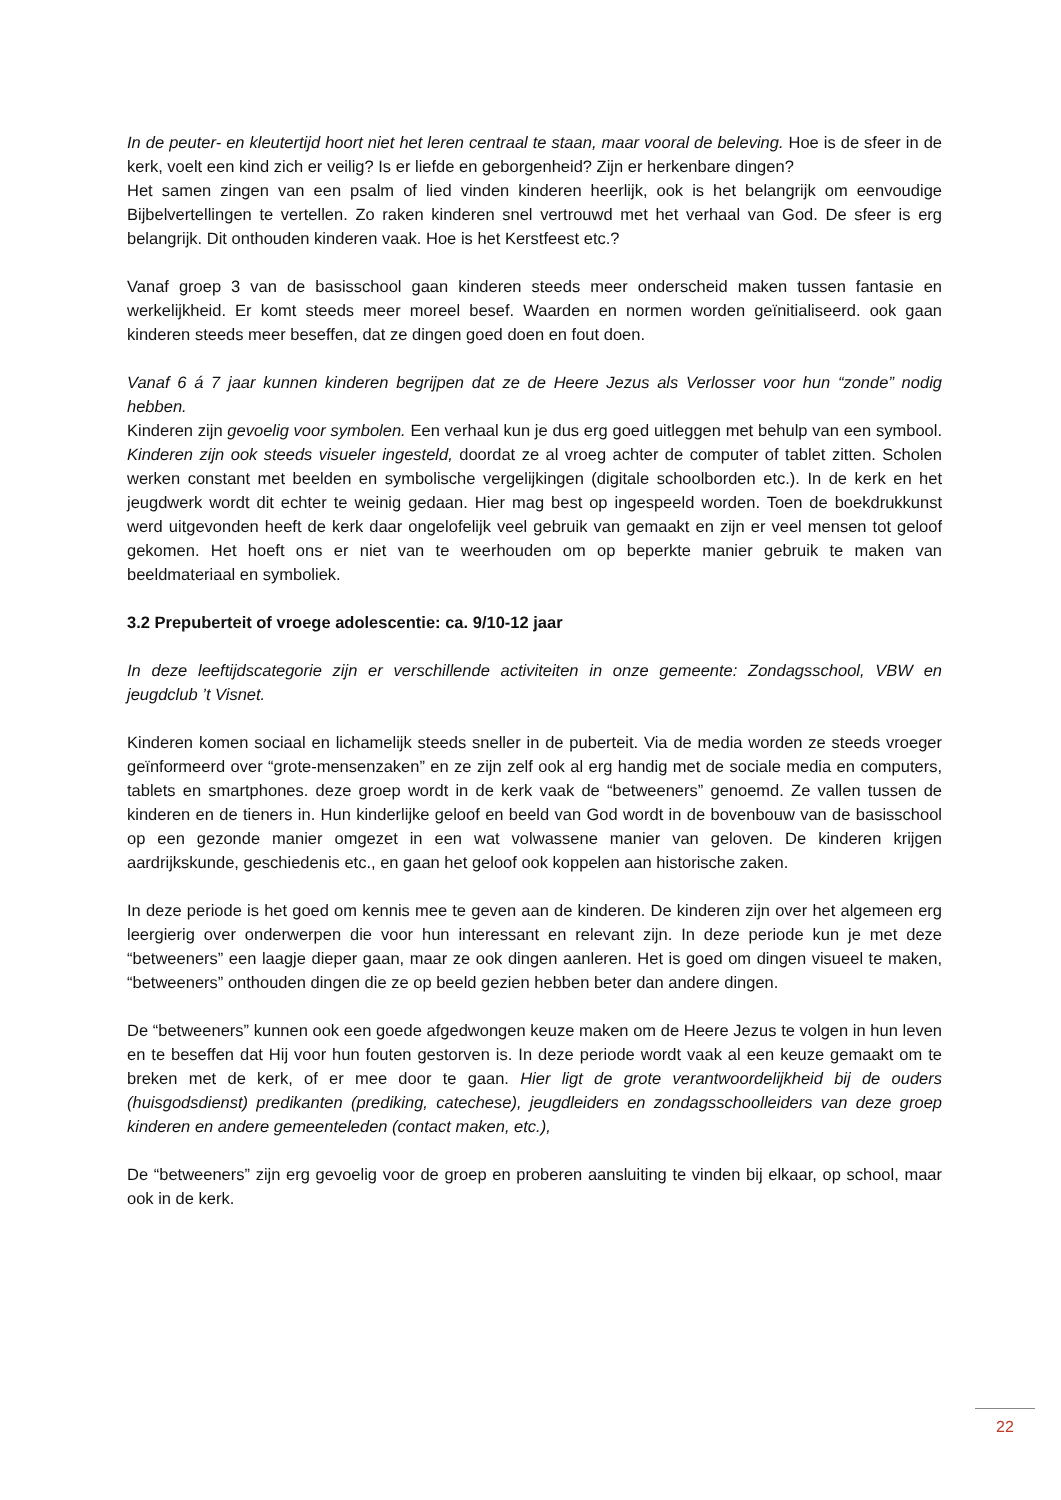In de peuter- en kleutertijd hoort niet het leren centraal te staan, maar vooral de beleving. Hoe is de sfeer in de kerk, voelt een kind zich er veilig? Is er liefde en geborgenheid? Zijn er herkenbare dingen?
Het samen zingen van een psalm of lied vinden kinderen heerlijk, ook is het belangrijk om eenvoudige Bijbelvertellingen te vertellen. Zo raken kinderen snel vertrouwd met het verhaal van God. De sfeer is erg belangrijk. Dit onthouden kinderen vaak. Hoe is het Kerstfeest etc.?
Vanaf groep 3 van de basisschool gaan kinderen steeds meer onderscheid maken tussen fantasie en werkelijkheid. Er komt steeds meer moreel besef. Waarden en normen worden geïnitialiseerd. ook gaan kinderen steeds meer beseffen, dat ze dingen goed doen en fout doen.
Vanaf 6 á 7 jaar kunnen kinderen begrijpen dat ze de Heere Jezus als Verlosser voor hun “zonde” nodig hebben.
Kinderen zijn gevoelig voor symbolen. Een verhaal kun je dus erg goed uitleggen met behulp van een symbool. Kinderen zijn ook steeds visueler ingesteld, doordat ze al vroeg achter de computer of tablet zitten. Scholen werken constant met beelden en symbolische vergelijkingen (digitale schoolborden etc.). In de kerk en het jeugdwerk wordt dit echter te weinig gedaan. Hier mag best op ingespeeld worden. Toen de boekdrukkunst werd uitgevonden heeft de kerk daar ongelofelijk veel gebruik van gemaakt en zijn er veel mensen tot geloof gekomen. Het hoeft ons er niet van te weerhouden om op beperkte manier gebruik te maken van beeldmateriaal en symboliek.
3.2 Prepuberteit of vroege adolescentie: ca. 9/10-12 jaar
In deze leeftijdscategorie zijn er verschillende activiteiten in onze gemeente: Zondagsschool, VBW en jeugdclub ’t Visnet.
Kinderen komen sociaal en lichamelijk steeds sneller in de puberteit. Via de media worden ze steeds vroeger geïnformeerd over “grote-mensenzaken” en ze zijn zelf ook al erg handig met de sociale media en computers, tablets en smartphones. deze groep wordt in de kerk vaak de “betweeners” genoemd. Ze vallen tussen de kinderen en de tieners in. Hun kinderlijke geloof en beeld van God wordt in de bovenbouw van de basisschool op een gezonde manier omgezet in een wat volwassene manier van geloven. De kinderen krijgen aardrijkskunde, geschiedenis etc., en gaan het geloof ook koppelen aan historische zaken.
In deze periode is het goed om kennis mee te geven aan de kinderen. De kinderen zijn over het algemeen erg leergierig over onderwerpen die voor hun interessant en relevant zijn. In deze periode kun je met deze “betweeners” een laagje dieper gaan, maar ze ook dingen aanleren. Het is goed om dingen visueel te maken, “betweeners” onthouden dingen die ze op beeld gezien hebben beter dan andere dingen.
De “betweeners” kunnen ook een goede afgedwongen keuze maken om de Heere Jezus te volgen in hun leven en te beseffen dat Hij voor hun fouten gestorven is. In deze periode wordt vaak al een keuze gemaakt om te breken met de kerk, of er mee door te gaan. Hier ligt de grote verantwoordelijkheid bij de ouders (huisgodsdienst) predikanten (prediking, catechese), jeugdleiders en zondagsschoolleiders van deze groep kinderen en andere gemeenteleden (contact maken, etc.),
De “betweeners” zijn erg gevoelig voor de groep en proberen aansluiting te vinden bij elkaar, op school, maar ook in de kerk.
22